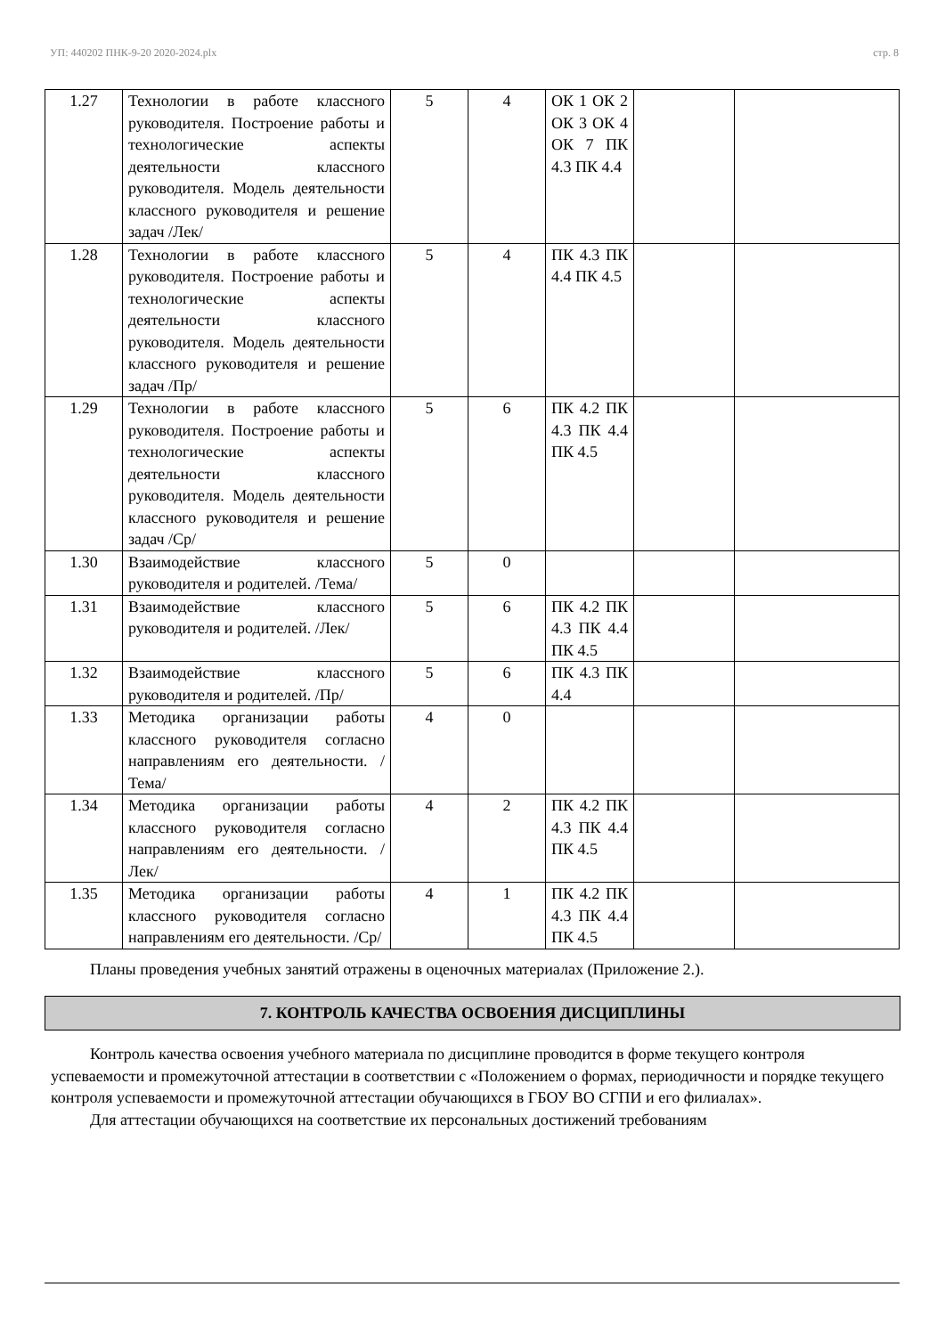УП: 440202 ПНК-9-20 2020-2024.plx стр. 8
| 1.27 | Технологии в работе классного руководителя. Построение работы и технологические аспекты деятельности классного руководителя. Модель деятельности классного руководителя и решение задач /Лек/ | 5 | 4 | ОК 1 ОК 2 ОК 3 ОК 4 ОК 7 ПК 4.3 ПК 4.4 | | |
| 1.28 | Технологии в работе классного руководителя. Построение работы и технологические аспекты деятельности классного руководителя. Модель деятельности классного руководителя и решение задач /Пр/ | 5 | 4 | ПК 4.3 ПК 4.4 ПК 4.5 | | |
| 1.29 | Технологии в работе классного руководителя. Построение работы и технологические аспекты деятельности классного руководителя. Модель деятельности классного руководителя и решение задач /Ср/ | 5 | 6 | ПК 4.2 ПК 4.3 ПК 4.4 ПК 4.5 | | |
| 1.30 | Взаимодействие классного руководителя и родителей. /Тема/ | 5 | 0 | | | |
| 1.31 | Взаимодействие классного руководителя и родителей. /Лек/ | 5 | 6 | ПК 4.2 ПК 4.3 ПК 4.4 ПК 4.5 | | |
| 1.32 | Взаимодействие классного руководителя и родителей. /Пр/ | 5 | 6 | ПК 4.3 ПК 4.4 | | |
| 1.33 | Методика организации работы классного руководителя согласно направлениям его деятельности. /Тема/ | 4 | 0 | | | |
| 1.34 | Методика организации работы классного руководителя согласно направлениям его деятельности. /Лек/ | 4 | 2 | ПК 4.2 ПК 4.3 ПК 4.4 ПК 4.5 | | |
| 1.35 | Методика организации работы классного руководителя согласно направлениям его деятельности. /Ср/ | 4 | 1 | ПК 4.2 ПК 4.3 ПК 4.4 ПК 4.5 | | |
Планы проведения учебных занятий отражены в оценочных материалах (Приложение 2.).
7. КОНТРОЛЬ КАЧЕСТВА ОСВОЕНИЯ ДИСЦИПЛИНЫ
Контроль качества освоения учебного материала по дисциплине проводится в форме текущего контроля успеваемости и промежуточной аттестации в соответствии с «Положением о формах, периодичности и порядке текущего контроля успеваемости и промежуточной аттестации обучающихся в ГБОУ ВО СГПИ и его филиалах».
Для аттестации обучающихся на соответствие их персональных достижений требованиям